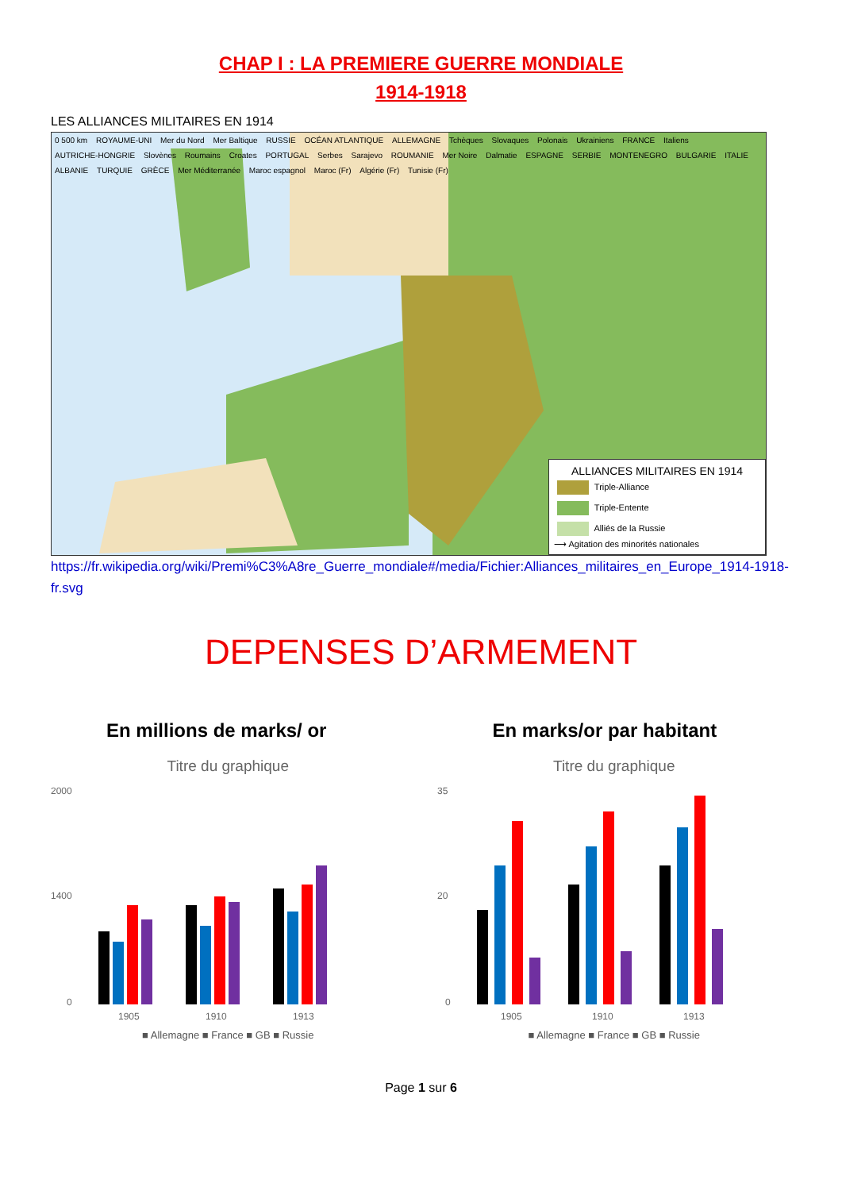CHAP I : LA PREMIERE GUERRE MONDIALE
1914-1918
LES ALLIANCES MILITAIRES EN 1914
0 500 km ROYAUME-UNI Mer du Nord Mer Baltique RUSSIE OCÉAN ATLANTIQUE ALLEMAGNE Tchèques Slovaques Polonais Ukrainiens FRANCE Italiens AUTRICHE-HONGRIE Slovènes Roumains Croates PORTUGAL Serbes Sarajevo ROUMANIE Mer Noire Dalmatie ESPAGNE SERBIE MONTENEGRO BULGARIE ITALIE ALBANIE TURQUIE GRÈCE Mer Méditerranée Maroc espagnol Maroc (Fr) Algérie (Fr) Tunisie (Fr)
ALLIANCES MILITAIRES EN 1914
Triple-Alliance
Triple-Entente
Alliés de la Russie
⟶ Agitation des minorités nationales
https://fr.wikipedia.org/wiki/Premi%C3%A8re_Guerre_mondiale#/media/Fichier:Alliances_militaires_en_Europe_1914-1918-fr.svg
DEPENSES D’ARMEMENT
En millions de marks/ or
Titre du graphique
2000
1400
0
1905
1910
1913
■ Allemagne ■ France ■ GB ■ Russie
En marks/or par habitant
Titre du graphique
35
20
0
1905
1910
1913
■ Allemagne ■ France ■ GB ■ Russie
Page 1 sur 6